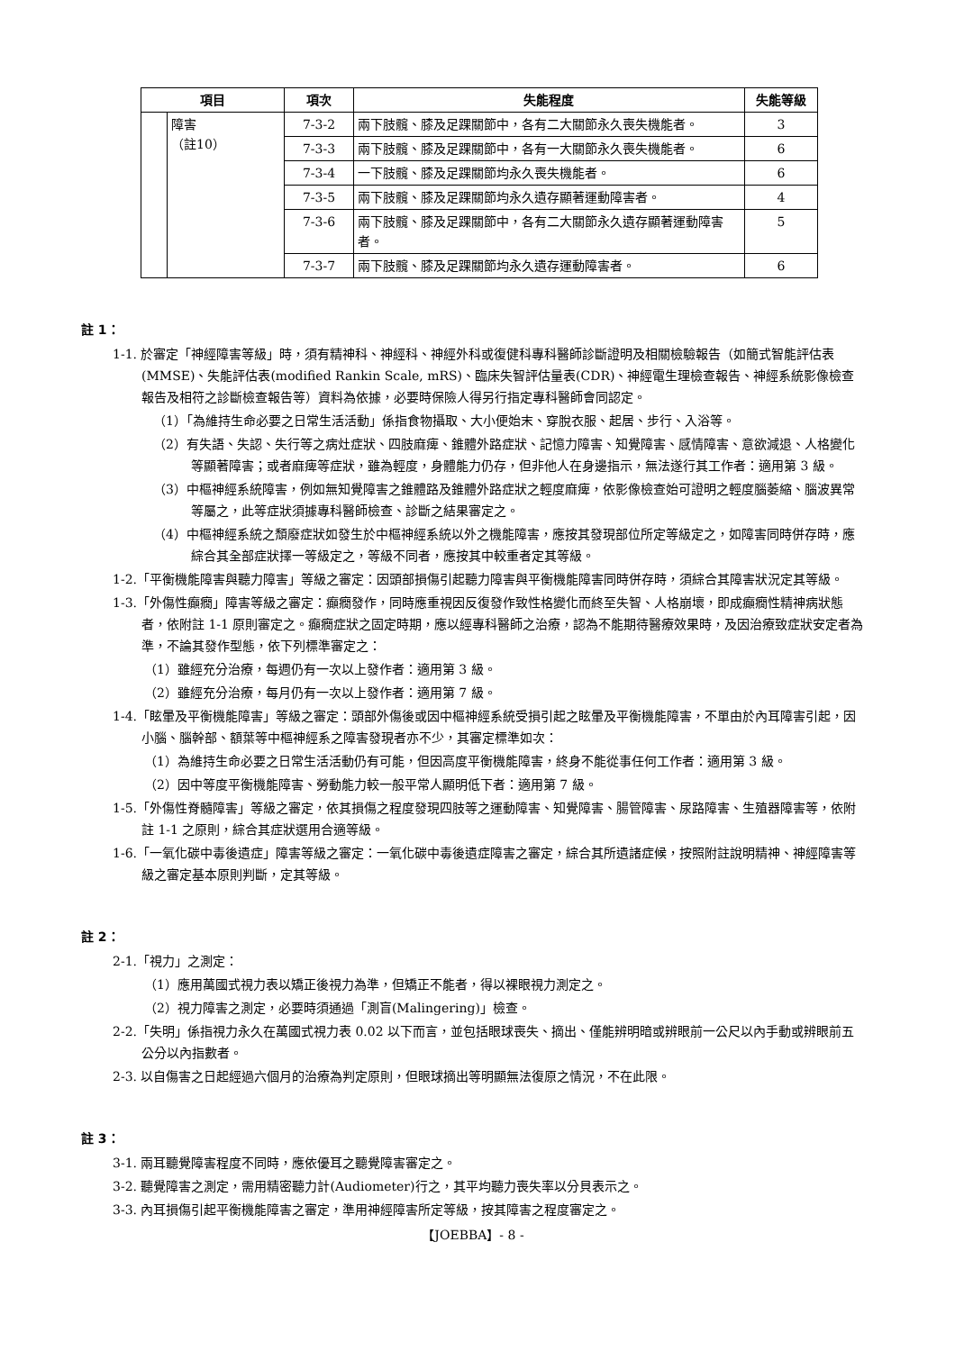| 項目 | | 項次 | 失能程度 | 失能等級 |
| --- | --- | --- | --- | --- |
| | 障害 （註10） | 7-3-2 | 兩下肢髖、膝及足踝關節中，各有二大關節永久喪失機能者。 | 3 |
| | | 7-3-3 | 兩下肢髖、膝及足踝關節中，各有一大關節永久喪失機能者。 | 6 |
| | | 7-3-4 | 一下肢髖、膝及足踝關節均永久喪失機能者。 | 6 |
| | | 7-3-5 | 兩下肢髖、膝及足踝關節均永久遺存顯著運動障害者。 | 4 |
| | | 7-3-6 | 兩下肢髖、膝及足踝關節中，各有二大關節永久遺存顯著運動障害者。 | 5 |
| | | 7-3-7 | 兩下肢髖、膝及足踝關節均永久遺存運動障害者。 | 6 |
註 1：
1-1. 於審定「神經障害等級」時，須有精神科、神經科、神經外科或復健科專科醫師診斷證明及相關檢驗報告（如簡式智能評估表(MMSE)、失能評估表(modified Rankin Scale, mRS)、臨床失智評估量表(CDR)、神經電生理檢查報告、神經系統影像檢查報告及相符之診斷檢查報告等）資料為依據，必要時保險人得另行指定專科醫師會同認定。
（1）「為維持生命必要之日常生活活動」係指食物攝取、大小便始末、穿脫衣服、起居、步行、入浴等。
（2）有失語、失認、失行等之病灶症狀、四肢麻痺、錐體外路症狀、記憶力障害、知覺障害、感情障害、意欲減退、人格變化等顯著障害；或者麻痺等症狀，雖為輕度，身體能力仍存，但非他人在身邊指示，無法遂行其工作者：適用第 3 級。
（3）中樞神經系統障害，例如無知覺障害之錐體路及錐體外路症狀之輕度麻痺，依影像檢查始可證明之輕度腦萎縮、腦波異常等屬之，此等症狀須據專科醫師檢查、診斷之結果審定之。
（4）中樞神經系統之頹廢症狀如發生於中樞神經系統以外之機能障害，應按其發現部位所定等級定之，如障害同時併存時，應綜合其全部症狀擇一等級定之，等級不同者，應按其中較重者定其等級。
1-2.「平衡機能障害與聽力障害」等級之審定：因頭部損傷引起聽力障害與平衡機能障害同時併存時，須綜合其障害狀況定其等級。
1-3.「外傷性癲癇」障害等級之審定：癲癇發作，同時應重視因反復發作致性格變化而終至失智、人格崩壞，即成癲癇性精神病狀態者，依附註 1-1 原則審定之。癲癇症狀之固定時期，應以經專科醫師之治療，認為不能期待醫療效果時，及因治療致症狀安定者為準，不論其發作型態，依下列標準審定之：
（1）雖經充分治療，每週仍有一次以上發作者：適用第 3 級。
（2）雖經充分治療，每月仍有一次以上發作者：適用第 7 級。
1-4.「眩暈及平衡機能障害」等級之審定：頭部外傷後或因中樞神經系統受損引起之眩暈及平衡機能障害，不單由於內耳障害引起，因小腦、腦幹部、額葉等中樞神經系之障害發現者亦不少，其審定標準如次：
（1）為維持生命必要之日常生活活動仍有可能，但因高度平衡機能障害，終身不能從事任何工作者：適用第 3 級。
（2）因中等度平衡機能障害、勞動能力較一般平常人顯明低下者：適用第 7 級。
1-5.「外傷性脊髓障害」等級之審定，依其損傷之程度發現四肢等之運動障害、知覺障害、腸管障害、尿路障害、生殖器障害等，依附註 1-1 之原則，綜合其症狀選用合適等級。
1-6.「一氧化碳中毒後遺症」障害等級之審定：一氧化碳中毒後遺症障害之審定，綜合其所遺諸症候，按照附註說明精神、神經障害等級之審定基本原則判斷，定其等級。
註 2：
2-1.「視力」之測定：
（1）應用萬國式視力表以矯正後視力為準，但矯正不能者，得以裸眼視力測定之。
（2）視力障害之測定，必要時須通過「測盲(Malingering)」檢查。
2-2.「失明」係指視力永久在萬國式視力表 0.02 以下而言，並包括眼球喪失、摘出、僅能辨明暗或辨眼前一公尺以內手動或辨眼前五公分以內指數者。
2-3. 以自傷害之日起經過六個月的治療為判定原則，但眼球摘出等明顯無法復原之情況，不在此限。
註 3：
3-1. 兩耳聽覺障害程度不同時，應依優耳之聽覺障害審定之。
3-2. 聽覺障害之測定，需用精密聽力計(Audiometer)行之，其平均聽力喪失率以分貝表示之。
3-3. 內耳損傷引起平衡機能障害之審定，準用神經障害所定等級，按其障害之程度審定之。
【JOEBBA】- 8 -